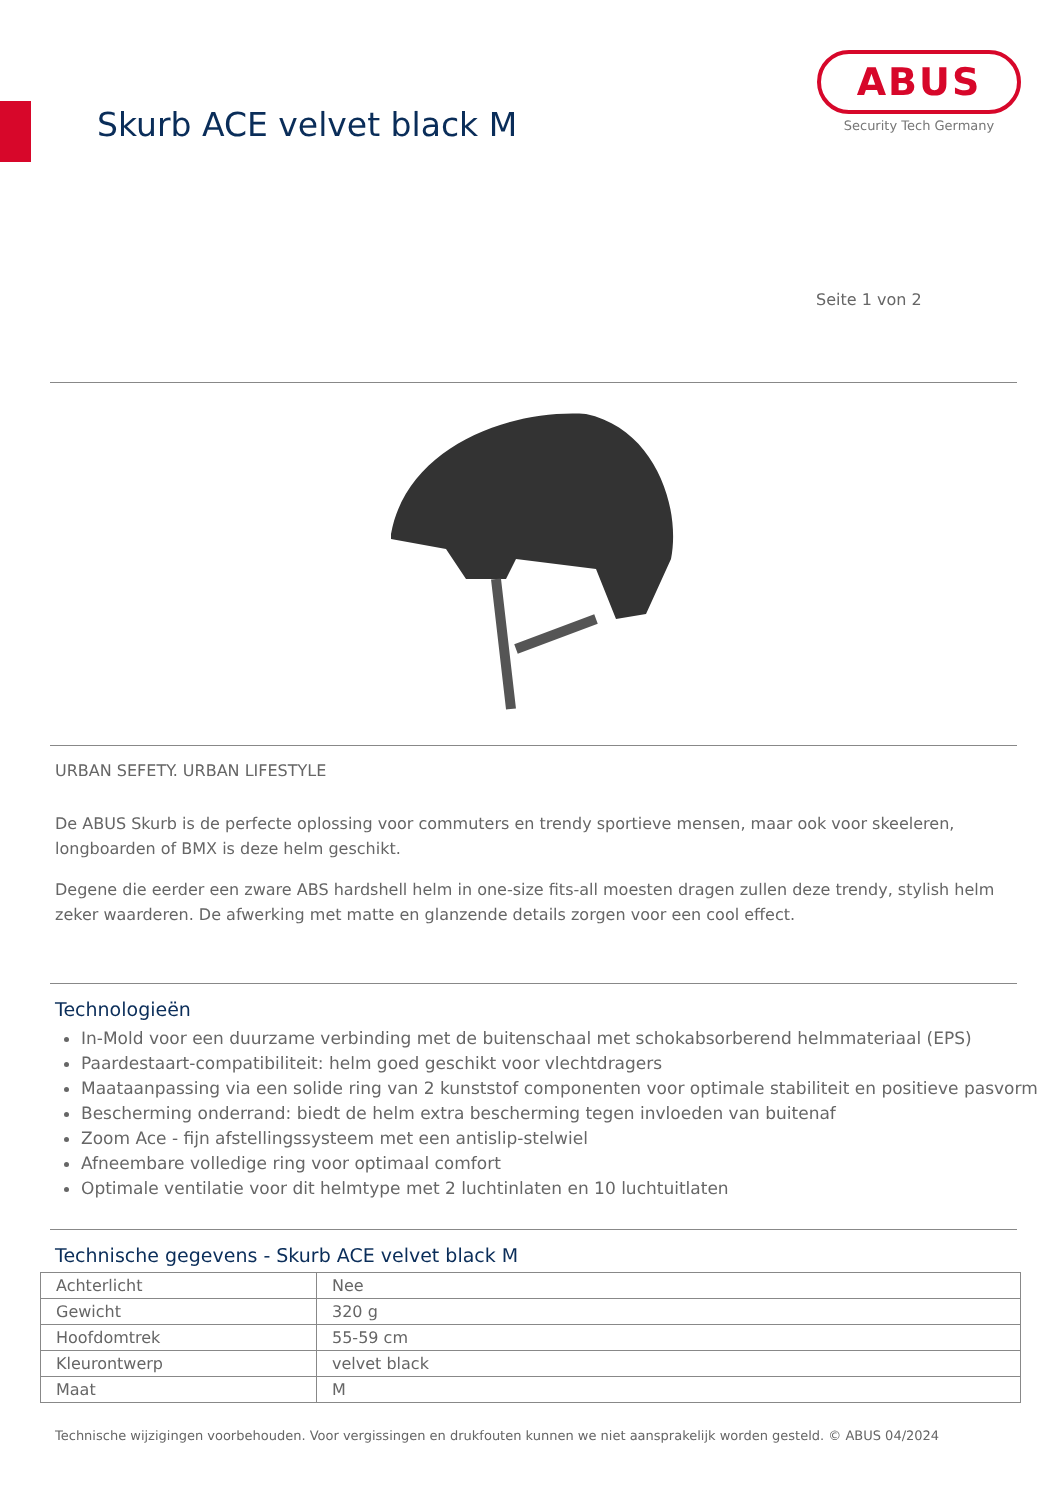Skurb ACE velvet black M
ABUS
Security Tech Germany
Seite 1 von 2
URBAN SEFETY. URBAN LIFESTYLE
De ABUS Skurb is de perfecte oplossing voor commuters en trendy sportieve mensen, maar ook voor skeeleren, longboarden of BMX is deze helm geschikt.
Degene die eerder een zware ABS hardshell helm in one-size fits-all moesten dragen zullen deze trendy, stylish helm zeker waarderen. De afwerking met matte en glanzende details zorgen voor een cool effect.
Technologieën
In-Mold voor een duurzame verbinding met de buitenschaal met schokabsorberend helmmateriaal (EPS)
Paardestaart-compatibiliteit: helm goed geschikt voor vlechtdragers
Maataanpassing via een solide ring van 2 kunststof componenten voor optimale stabiliteit en positieve pasvorm
Bescherming onderrand: biedt de helm extra bescherming tegen invloeden van buitenaf
Zoom Ace - fijn afstellingssysteem met een antislip-stelwiel
Afneembare volledige ring voor optimaal comfort
Optimale ventilatie voor dit helmtype met 2 luchtinlaten en 10 luchtuitlaten
Technische gegevens - Skurb ACE velvet black M
| Achterlicht | Nee |
| Gewicht | 320 g |
| Hoofdomtrek | 55-59 cm |
| Kleurontwerp | velvet black |
| Maat | M |
Technische wijzigingen voorbehouden. Voor vergissingen en drukfouten kunnen we niet aansprakelijk worden gesteld. © ABUS 04/2024